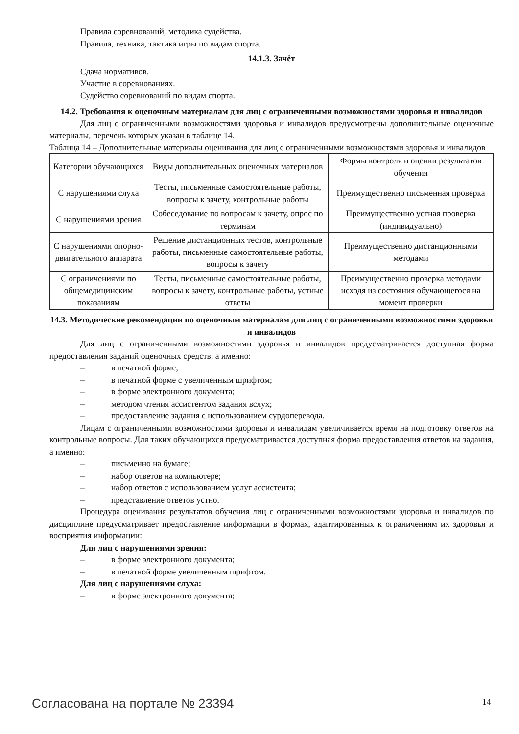Правила соревнований, методика судейства.
Правила, техника, тактика игры по видам спорта.
14.1.3. Зачёт
Сдача нормативов.
Участие в соревнованиях.
Судейство соревнований по видам спорта.
14.2. Требования к оценочным материалам для лиц с ограниченными возможностями здоровья и инвалидов
Для лиц с ограниченными возможностями здоровья и инвалидов предусмотрены дополнительные оценочные материалы, перечень которых указан в таблице 14.
Таблица 14 – Дополнительные материалы оценивания для лиц с ограниченными возможностями здоровья и инвалидов
| Категории обучающихся | Виды дополнительных оценочных материалов | Формы контроля и оценки результатов обучения |
| С нарушениями слуха | Тесты, письменные самостоятельные работы, вопросы к зачету, контрольные работы | Преимущественно письменная проверка |
| С нарушениями зрения | Собеседование по вопросам к зачету, опрос по терминам | Преимущественно устная проверка (индивидуально) |
| С нарушениями опорно-двигательного аппарата | Решение дистанционных тестов, контрольные работы, письменные самостоятельные работы, вопросы к зачету | Преимущественно дистанционными методами |
| С ограничениями по общемедицинским показаниям | Тесты, письменные самостоятельные работы, вопросы к зачету, контрольные работы, устные ответы | Преимущественно проверка методами исходя из состояния обучающегося на момент проверки |
14.3. Методические рекомендации по оценочным материалам для лиц с ограниченными возможностями здоровья и инвалидов
Для лиц с ограниченными возможностями здоровья и инвалидов предусматривается доступная форма предоставления заданий оценочных средств, а именно:
– в печатной форме;
– в печатной форме с увеличенным шрифтом;
– в форме электронного документа;
– методом чтения ассистентом задания вслух;
– предоставление задания с использованием сурдоперевода.
Лицам с ограниченными возможностями здоровья и инвалидам увеличивается время на подготовку ответов на контрольные вопросы. Для таких обучающихся предусматривается доступная форма предоставления ответов на задания, а именно:
– письменно на бумаге;
– набор ответов на компьютере;
– набор ответов с использованием услуг ассистента;
– представление ответов устно.
Процедура оценивания результатов обучения лиц с ограниченными возможностями здоровья и инвалидов по дисциплине предусматривает предоставление информации в формах, адаптированных к ограничениям их здоровья и восприятия информации:
Для лиц с нарушениями зрения:
– в форме электронного документа;
– в печатной форме увеличенным шрифтом.
Для лиц с нарушениями слуха:
– в форме электронного документа;
Согласована на портале № 23394 14